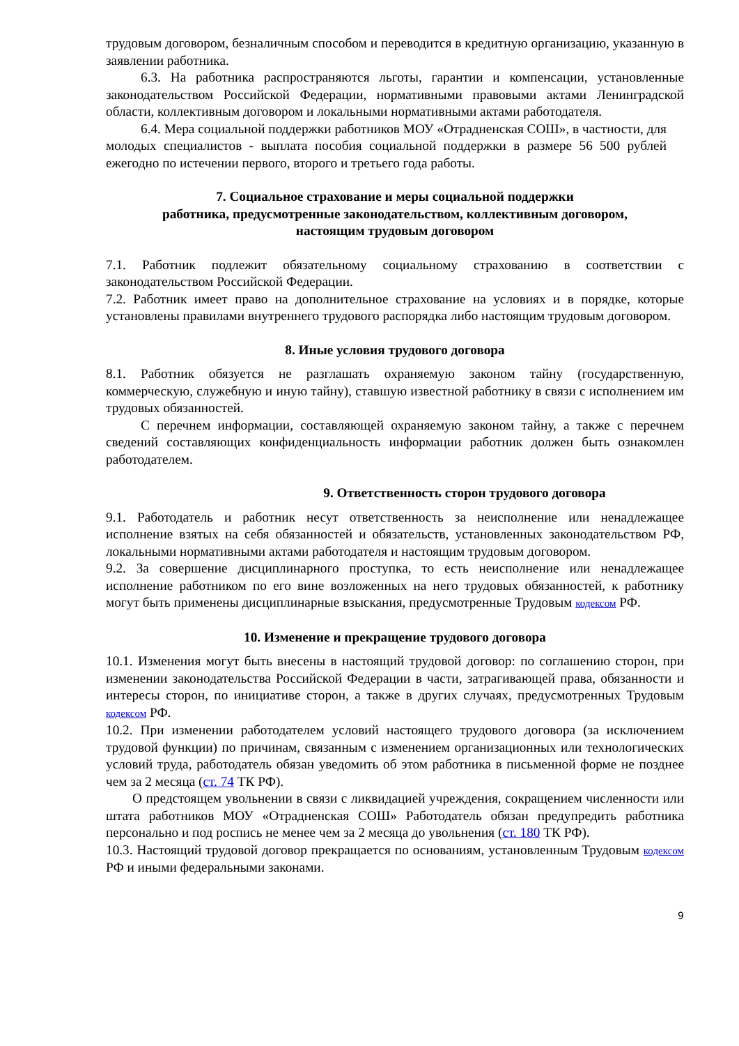трудовым договором, безналичным способом и переводится в кредитную организацию, указанную в заявлении работника.
6.3. На работника распространяются льготы, гарантии и компенсации, установленные законодательством Российской Федерации, нормативными правовыми актами Ленинградской области, коллективным договором и локальными нормативными актами работодателя.
6.4. Мера социальной поддержки работников МОУ «Отрадненская СОШ», в частности, для молодых специалистов - выплата пособия социальной поддержки в размере 56 500 рублей ежегодно по истечении первого, второго и третьего года работы.
7. Социальное страхование и меры социальной поддержки
работника, предусмотренные законодательством, коллективным договором,
настоящим трудовым договором
7.1. Работник подлежит обязательному социальному страхованию в соответствии с законодательством Российской Федерации.
7.2. Работник имеет право на дополнительное страхование на условиях и в порядке, которые установлены правилами внутреннего трудового распорядка либо настоящим трудовым договором.
8. Иные условия трудового договора
8.1. Работник обязуется не разглашать охраняемую законом тайну (государственную, коммерческую, служебную и иную тайну), ставшую известной работнику в связи с исполнением им трудовых обязанностей.
С перечнем информации, составляющей охраняемую законом тайну, а также с перечнем сведений составляющих конфиденциальность информации работник должен быть ознакомлен работодателем.
9. Ответственность сторон трудового договора
9.1. Работодатель и работник несут ответственность за неисполнение или ненадлежащее исполнение взятых на себя обязанностей и обязательств, установленных законодательством РФ, локальными нормативными актами работодателя и настоящим трудовым договором.
9.2. За совершение дисциплинарного проступка, то есть неисполнение или ненадлежащее исполнение работником по его вине возложенных на него трудовых обязанностей, к работнику могут быть применены дисциплинарные взыскания, предусмотренные Трудовым кодексом РФ.
10. Изменение и прекращение трудового договора
10.1. Изменения могут быть внесены в настоящий трудовой договор: по соглашению сторон, при изменении законодательства Российской Федерации в части, затрагивающей права, обязанности и интересы сторон, по инициативе сторон, а также в других случаях, предусмотренных Трудовым кодексом РФ.
10.2. При изменении работодателем условий настоящего трудового договора (за исключением трудовой функции) по причинам, связанным с изменением организационных или технологических условий труда, работодатель обязан уведомить об этом работника в письменной форме не позднее чем за 2 месяца (ст. 74 ТК РФ).
О предстоящем увольнении в связи с ликвидацией учреждения, сокращением численности или штата работников МОУ «Отрадненская СОШ» Работодатель обязан предупредить работника персонально и под роспись не менее чем за 2 месяца до увольнения (ст. 180 ТК РФ).
10.3. Настоящий трудовой договор прекращается по основаниям, установленным Трудовым кодексом РФ и иными федеральными законами.
9